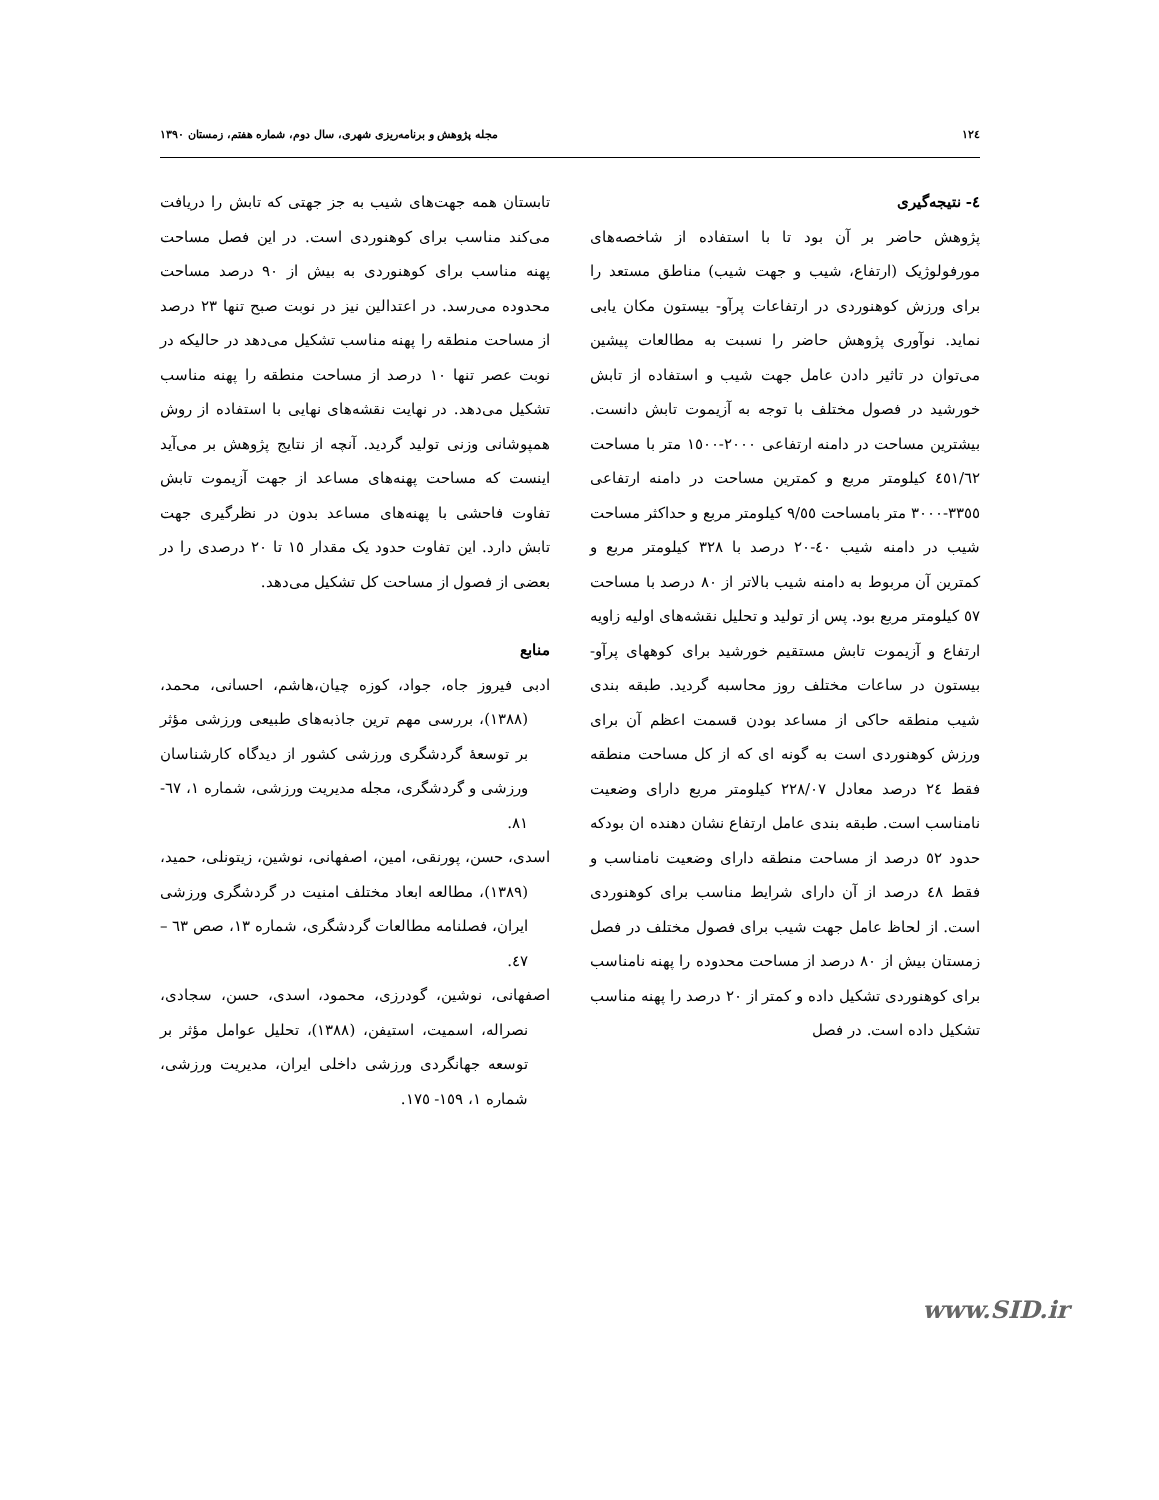١٢٤ مجله پژوهش و برنامه‌ریزی شهری، سال دوم، شماره هفتم، زمستان ١٣٩٠
٤- نتیجه‌گیری
پژوهش حاضر بر آن بود تا با استفاده از شاخصه‌های مورفولوژیک (ارتفاع، شیب و جهت شیب) مناطق مستعد را برای ورزش کوهنوردی در ارتفاعات پرآو- بیستون مکان یابی نماید. نوآوری پژوهش حاضر را نسبت به مطالعات پیشین می‌توان در تاثیر دادن عامل جهت شیب و استفاده از تابش خورشید در فصول مختلف با توجه به آزیموت تابش دانست. بیشترین مساحت در دامنه ارتفاعی ٢٠٠٠-١٥٠٠ متر با مساحت ٤٥١/٦٢ کیلومتر مربع و کمترین مساحت در دامنه ارتفاعی ٣٣٥٥-٣٠٠٠ متر بامساحت ٩/٥٥ کیلومتر مربع و حداکثر مساحت شیب در دامنه شیب ٤٠-٢٠ درصد با ٣٢٨ کیلومتر مربع و کمترین آن مربوط به دامنه شیب بالاتر از ٨٠ درصد با مساحت ٥٧ کیلومتر مربع بود. پس از تولید و تحلیل نقشه‌های اولیه زاویه ارتفاع و آزیموت تابش مستقیم خورشید برای کوههای پرآو- بیستون در ساعات مختلف روز محاسبه گردید. طبقه بندی شیب منطقه حاکی از مساعد بودن قسمت اعظم آن برای ورزش کوهنوردی است به گونه ای که از کل مساحت منطقه فقط ٢٤ درصد معادل ٢٢٨/٠٧ کیلومتر مربع دارای وضعیت نامناسب است. طبقه بندی عامل ارتفاع نشان دهنده ان بودکه حدود ٥٢ درصد از مساحت منطقه دارای وضعیت نامناسب و فقط ٤٨ درصد از آن دارای شرایط مناسب برای کوهنوردی است. از لحاظ عامل جهت شیب برای فصول مختلف در فصل زمستان بیش از ٨٠ درصد از مساحت محدوده را پهنه نامناسب برای کوهنوردی تشکیل داده و کمتر از ٢٠ درصد را پهنه مناسب تشکیل داده است. در فصل
تابستان همه جهت‌های شیب به جز جهتی که تابش را دریافت می‌کند مناسب برای کوهنوردی است. در این فصل مساحت پهنه مناسب برای کوهنوردی به بیش از ٩٠ درصد مساحت محدوده می‌رسد. در اعتدالین نیز در نوبت صبح تنها ٢٣ درصد از مساحت منطقه را پهنه مناسب تشکیل می‌دهد در حالیکه در نوبت عصر تنها ١٠ درصد از مساحت منطقه را پهنه مناسب تشکیل می‌دهد. در نهایت نقشه‌های نهایی با استفاده از روش همپوشانی وزنی تولید گردید. آنچه از نتایج پژوهش بر می‌آید اینست که مساحت پهنه‌های مساعد از جهت آزیموت تابش تفاوت فاحشی با پهنه‌های مساعد بدون در نظرگیری جهت تابش دارد. این تفاوت حدود یک مقدار ١٥ تا ٢٠ درصدی را در بعضی از فصول از مساحت کل تشکیل می‌دهد.
منابع
ادبی فیروز جاه، جواد، کوزه چیان،هاشم، احسانی، محمد، (١٣٨٨)، بررسی مهم ترین جاذبه‌های طبیعی ورزشی مؤثر بر توسعهٔ گردشگری ورزشی کشور از دیدگاه کارشناسان ورزشی و گردشگری، مجله مدیریت ورزشی، شماره ١، ٦٧- ٨١.
اسدی، حسن، پورنقی، امین، اصفهانی، نوشین، زیتونلی، حمید، (١٣٨٩)، مطالعه ابعاد مختلف امنیت در گردشگری ورزشی ایران، فصلنامه مطالعات گردشگری، شماره ١٣، صص ٦٣ – ٤٧.
اصفهانی، نوشین، گودرزی، محمود، اسدی، حسن، سجادی، نصراله، اسمیت، استیفن، (١٣٨٨)، تحلیل عوامل مؤثر بر توسعه جهانگردی ورزشی داخلی ایران، مدیریت ورزشی، شماره ١، ١٥٩- ١٧٥.
www.SID.ir